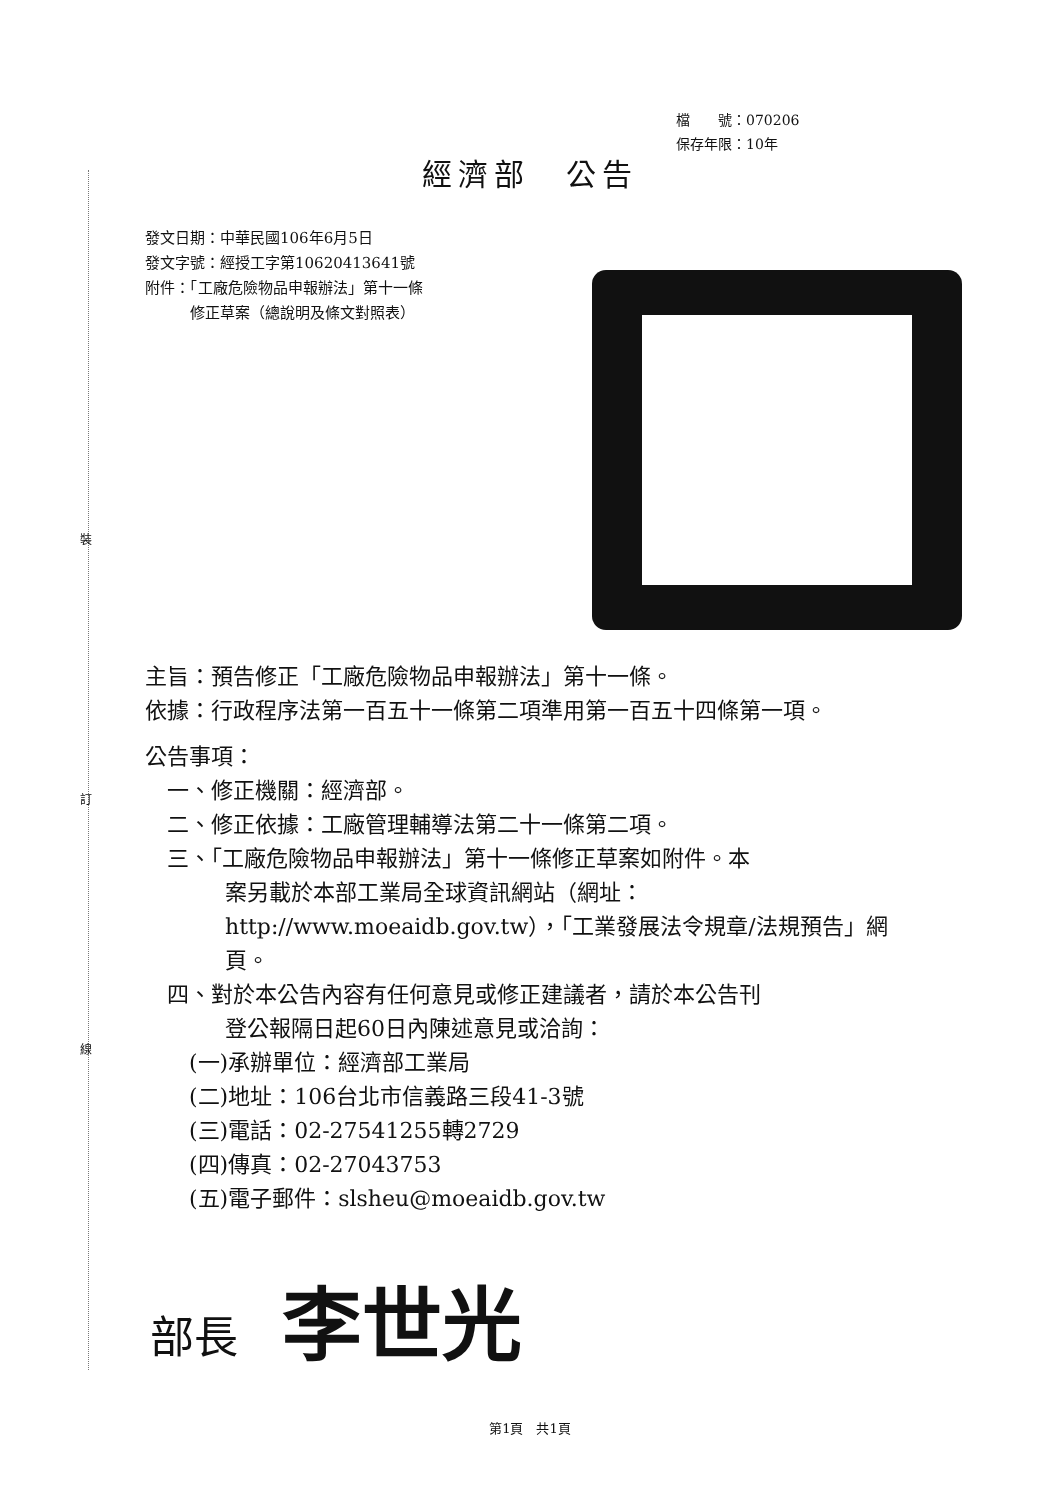裝
訂
線
檔　　號：070206
保存年限：10年
經濟部　公告
發文日期：中華民國106年6月5日
發文字號：經授工字第10620413641號
附件：「工廠危險物品申報辦法」第十一條
　　　修正草案（總說明及條文對照表）
主旨：預告修正「工廠危險物品申報辦法」第十一條。
依據：行政程序法第一百五十一條第二項準用第一百五十四條第一項。
公告事項：
　一、修正機關：經濟部。
　二、修正依據：工廠管理輔導法第二十一條第二項。
　三、「工廠危險物品申報辦法」第十一條修正草案如附件。本
案另載於本部工業局全球資訊網站（網址：http://www.moeaidb.gov.tw），「工業發展法令規章/法規預告」網頁。
　四、對於本公告內容有任何意見或修正建議者，請於本公告刊
登公報隔日起60日內陳述意見或洽詢：
　　(一)承辦單位：經濟部工業局
　　(二)地址：106台北市信義路三段41-3號
　　(三)電話：02-27541255轉2729
　　(四)傳真：02-27043753
　　(五)電子郵件：slsheu@moeaidb.gov.tw
部長 李世光
第1頁　共1頁